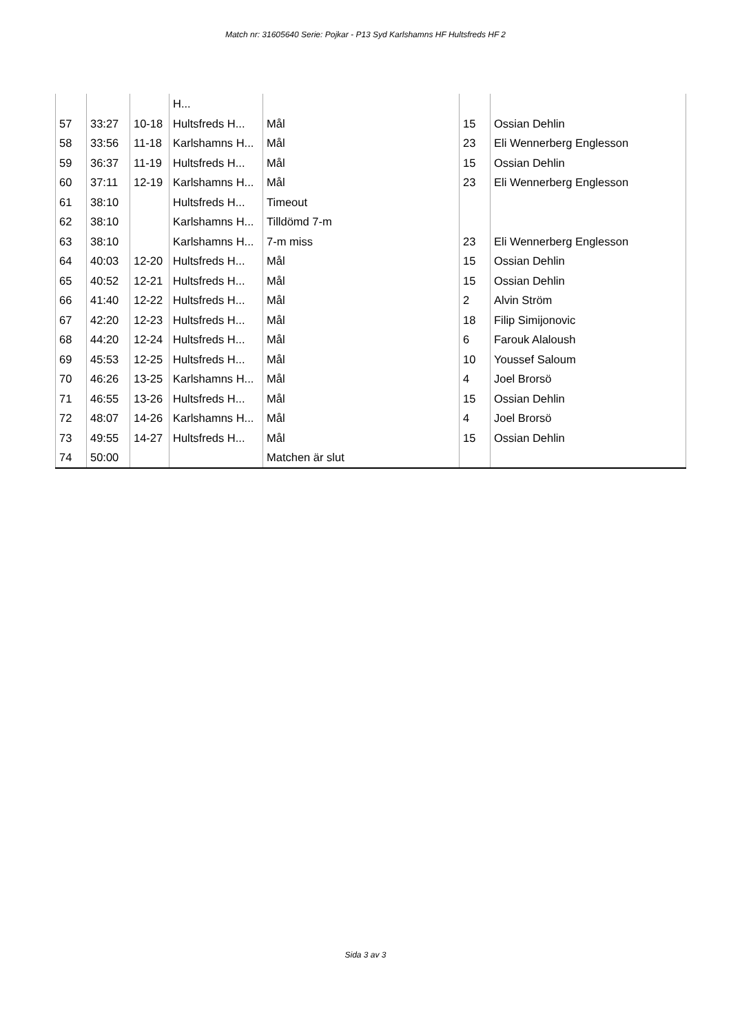Match nr: 31605640 Serie: Pojkar - P13 Syd Karlshamns HF Hultsfreds HF 2
| | | | H... | | | |
| 57 | 33:27 | 10-18 | Hultsfreds H... | Mål | 15 | Ossian Dehlin |
| 58 | 33:56 | 11-18 | Karlshamns H... | Mål | 23 | Eli Wennerberg Englesson |
| 59 | 36:37 | 11-19 | Hultsfreds H... | Mål | 15 | Ossian Dehlin |
| 60 | 37:11 | 12-19 | Karlshamns H... | Mål | 23 | Eli Wennerberg Englesson |
| 61 | 38:10 | | Hultsfreds H... | Timeout | | |
| 62 | 38:10 | | Karlshamns H... | Tilldömd 7-m | | |
| 63 | 38:10 | | Karlshamns H... | 7-m miss | 23 | Eli Wennerberg Englesson |
| 64 | 40:03 | 12-20 | Hultsfreds H... | Mål | 15 | Ossian Dehlin |
| 65 | 40:52 | 12-21 | Hultsfreds H... | Mål | 15 | Ossian Dehlin |
| 66 | 41:40 | 12-22 | Hultsfreds H... | Mål | 2 | Alvin Ström |
| 67 | 42:20 | 12-23 | Hultsfreds H... | Mål | 18 | Filip Simijonovic |
| 68 | 44:20 | 12-24 | Hultsfreds H... | Mål | 6 | Farouk Alaloush |
| 69 | 45:53 | 12-25 | Hultsfreds H... | Mål | 10 | Youssef Saloum |
| 70 | 46:26 | 13-25 | Karlshamns H... | Mål | 4 | Joel Brorsö |
| 71 | 46:55 | 13-26 | Hultsfreds H... | Mål | 15 | Ossian Dehlin |
| 72 | 48:07 | 14-26 | Karlshamns H... | Mål | 4 | Joel Brorsö |
| 73 | 49:55 | 14-27 | Hultsfreds H... | Mål | 15 | Ossian Dehlin |
| 74 | 50:00 | | | Matchen är slut | | |
Sida 3 av 3